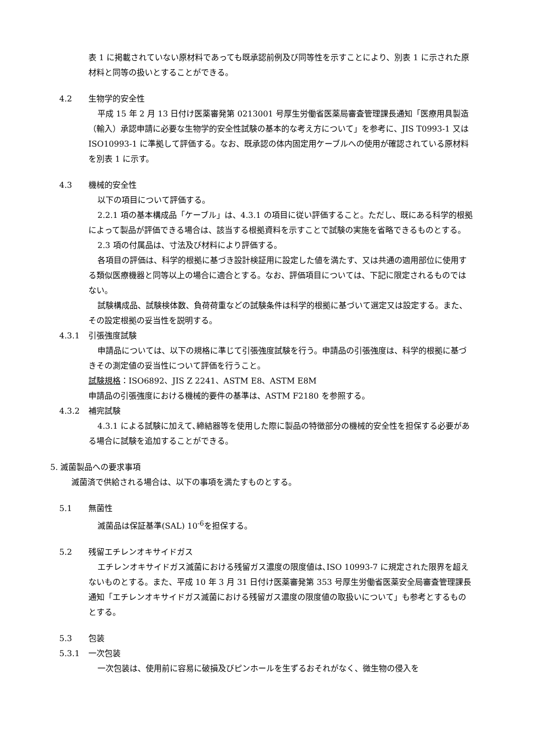表 1 に掲載されていない原材料であっても既承認前例及び同等性を示すことにより、別表 1 に示された原材料と同等の扱いとすることができる。
4.2 生物学的安全性
平成 15 年 2 月 13 日付け医薬審発第 0213001 号厚生労働省医薬局審査管理課長通知「医療用具製造（輸入）承認申請に必要な生物学的安全性試験の基本的な考え方について」を参考に、JIS T0993-1 又は ISO10993-1 に準拠して評価する。なお、既承認の体内固定用ケーブルへの使用が確認されている原材料を別表 1 に示す。
4.3 機械的安全性
以下の項目について評価する。
2.2.1 項の基本構成品「ケーブル」は、4.3.1 の項目に従い評価すること。ただし、既にある科学的根拠によって製品が評価できる場合は、該当する根拠資料を示すことで試験の実施を省略できるものとする。
2.3 項の付属品は、寸法及び材料により評価する。
各項目の評価は、科学的根拠に基づき設計検証用に設定した値を満たす、又は共通の適用部位に使用する類似医療機器と同等以上の場合に適合とする。なお、評価項目については、下記に限定されるものではない。
試験構成品、試験検体数、負荷荷重などの試験条件は科学的根拠に基づいて選定又は設定する。また、その設定根拠の妥当性を説明する。
4.3.1 引張強度試験
申請品については、以下の規格に準じて引張強度試験を行う。申請品の引張強度は、科学的根拠に基づきその測定値の妥当性について評価を行うこと。
試験規格：ISO6892、JIS Z 2241、ASTM E8、ASTM E8M
申請品の引張強度における機械的要件の基準は、ASTM F2180 を参照する。
4.3.2 補完試験
4.3.1 による試験に加えて､締結器等を使用した際に製品の特徴部分の機械的安全性を担保する必要がある場合に試験を追加することができる。
5. 滅菌製品への要求事項
滅菌済で供給される場合は、以下の事項を満たすものとする。
5.1 無菌性
滅菌品は保証基準(SAL) 10<sup>-6</sup>を担保する。
5.2 残留エチレンオキサイドガス
エチレンオキサイドガス滅菌における残留ガス濃度の限度値は､ISO 10993-7 に規定された限界を超えないものとする。また、平成 10 年 3 月 31 日付け医薬審発第 353 号厚生労働省医薬安全局審査管理課長通知「エチレンオキサイドガス滅菌における残留ガス濃度の限度値の取扱いについて」も参考とするものとする。
5.3 包装
5.3.1 一次包装
一次包装は、使用前に容易に破損及びピンホールを生ずるおそれがなく、微生物の侵入を